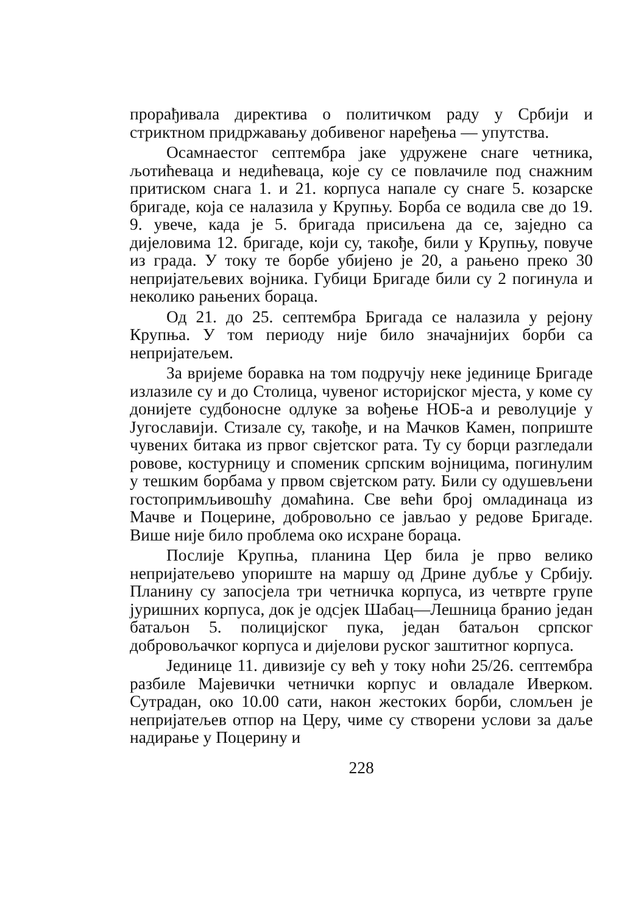прорађивала директива о политичком раду у Србији и стриктном придржавању добивеног наређења — упутства.
Осамнаестог септембра јаке удружене снаге четника, љотићеваца и недићеваца, које су се повлачиле под снажним притиском снага 1. и 21. корпуса напале су снаге 5. козарске бригаде, која се налазила у Крупњу. Борба се водила све до 19. 9. увече, када је 5. бригада присиљена да се, заједно са дијеловима 12. бригаде, који су, такође, били у Крупњу, повуче из града. У току те борбе убијено је 20, а рањено преко 30 непријатељевих војника. Губици Бригаде били су 2 погинула и неколико рањених бораца.
Од 21. до 25. септембра Бригада се налазила у рејону Крупња. У том периоду није било значајнијих борби са непријатељем.
За вријеме боравка на том подручју неке јединице Бригаде излазиле су и до Столица, чувеног историјског мјеста, у коме су донијете судбоносне одлуке за вођење НОБ-а и револуције у Југославији. Стизале су, такође, и на Мачков Камен, поприште чувених битака из првог свјетског рата. Ту су борци разгледали ровове, костурницу и споменик српским војницима, погинулим у тешким борбама у првом свјетском рату. Били су одушевљени гостопримљивошћу домаћина. Све већи број омладинаца из Мачве и Поцерине, добровољно се јављао у редове Бригаде. Више није било проблема око исхране бораца.
Послије Крупња, планина Цер била је прво велико непријатељево упориште на маршу од Дрине дубље у Србију. Планину су запосјела три четничка корпуса, из четврте групе јуришних корпуса, док је одсјек Шабац—Лешница бранио један батаљон 5. полицијског пука, један батаљон српског добровољачког корпуса и дијелови руског заштитног корпуса.
Јединице 11. дивизије су већ у току ноћи 25/26. септембра разбиле Мајевички четнички корпус и овладале Иверком. Сутрадан, око 10.00 сати, након жестоких борби, сломљен је непријатељев отпор на Церу, чиме су створени услови за даље надирање у Поцерину и
228